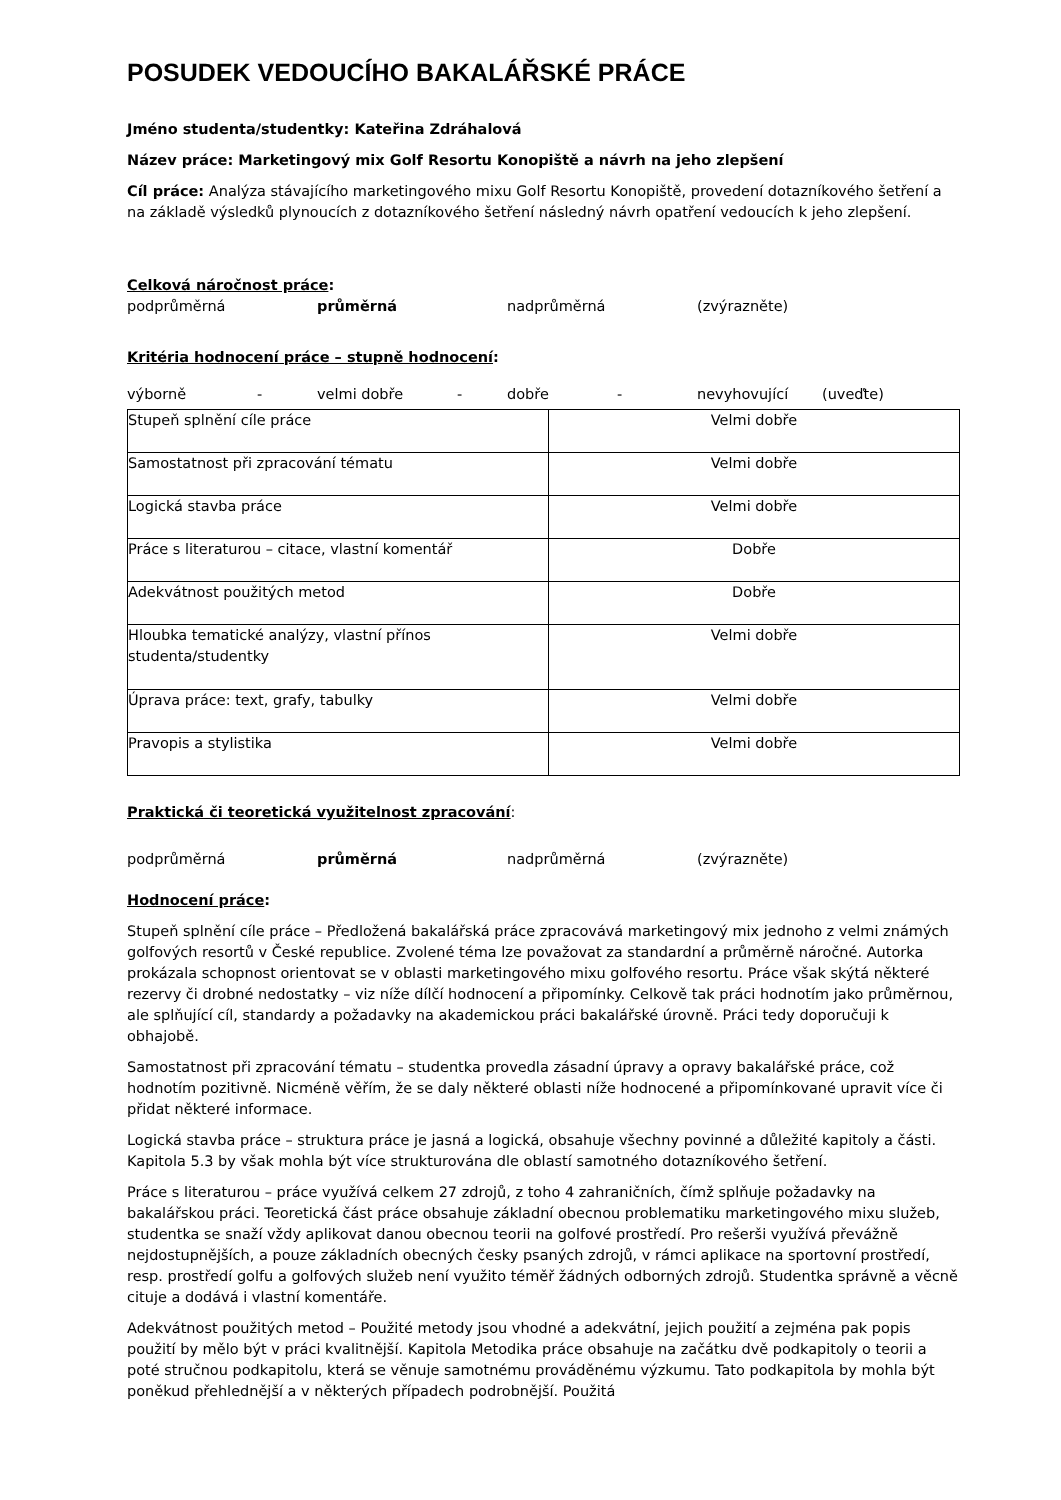POSUDEK VEDOUCÍHO BAKALÁŘSKÉ PRÁCE
Jméno studenta/studentky: Kateřina Zdráhalová
Název práce: Marketingový mix Golf Resortu Konopiště a návrh na jeho zlepšení
Cíl práce: Analýza stávajícího marketingového mixu Golf Resortu Konopiště, provedení dotazníkového šetření a na základě výsledků plynoucích z dotazníkového šetření následný návrh opatření vedoucích k jeho zlepšení.
Celková náročnost práce:
podprůměrná průměrná nadprůměrná (zvýrazněte)
Kritéria hodnocení práce – stupně hodnocení:
výborně - velmi dobře - dobře - nevyhovující (uveďte)
| Stupeň splnění cíle práce | Velmi dobře |
| Samostatnost při zpracování tématu | Velmi dobře |
| Logická stavba práce | Velmi dobře |
| Práce s literaturou – citace, vlastní komentář | Dobře |
| Adekvátnost použitých metod | Dobře |
| Hloubka tematické analýzy, vlastní přínos studenta/studentky | Velmi dobře |
| Úprava práce: text, grafy, tabulky | Velmi dobře |
| Pravopis a stylistika | Velmi dobře |
Praktická či teoretická využitelnost zpracování:
podprůměrná průměrná nadprůměrná (zvýrazněte)
Hodnocení práce:
Stupeň splnění cíle práce – Předložená bakalářská práce zpracovává marketingový mix jednoho z velmi známých golfových resortů v České republice. Zvolené téma lze považovat za standardní a průměrně náročné. Autorka prokázala schopnost orientovat se v oblasti marketingového mixu golfového resortu. Práce však skýtá některé rezervy či drobné nedostatky – viz níže dílčí hodnocení a připomínky. Celkově tak práci hodnotím jako průměrnou, ale splňující cíl, standardy a požadavky na akademickou práci bakalářské úrovně. Práci tedy doporučuji k obhajobě.
Samostatnost při zpracování tématu – studentka provedla zásadní úpravy a opravy bakalářské práce, což hodnotím pozitivně. Nicméně věřím, že se daly některé oblasti níže hodnocené a připomínkované upravit více či přidat některé informace.
Logická stavba práce – struktura práce je jasná a logická, obsahuje všechny povinné a důležité kapitoly a části. Kapitola 5.3 by však mohla být více strukturována dle oblastí samotného dotazníkového šetření.
Práce s literaturou – práce využívá celkem 27 zdrojů, z toho 4 zahraničních, čímž splňuje požadavky na bakalářskou práci. Teoretická část práce obsahuje základní obecnou problematiku marketingového mixu služeb, studentka se snaží vždy aplikovat danou obecnou teorii na golfové prostředí. Pro rešerši využívá převážně nejdostupnějších, a pouze základních obecných česky psaných zdrojů, v rámci aplikace na sportovní prostředí, resp. prostředí golfu a golfových služeb není využito téměř žádných odborných zdrojů. Studentka správně a věcně cituje a dodává i vlastní komentáře.
Adekvátnost použitých metod – Použité metody jsou vhodné a adekvátní, jejich použití a zejména pak popis použití by mělo být v práci kvalitnější. Kapitola Metodika práce obsahuje na začátku dvě podkapitoly o teorii a poté stručnou podkapitolu, která se věnuje samotnému prováděnému výzkumu. Tato podkapitola by mohla být poněkud přehlednější a v některých případech podrobnější. Použitá